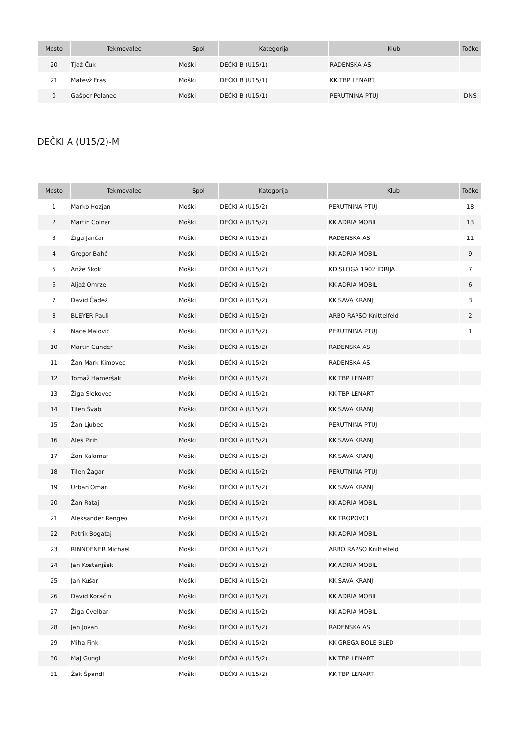| Mesto | Tekmovalec | Spol | Kategorija | Klub | Točke |
| --- | --- | --- | --- | --- | --- |
| 20 | Tjaž Čuk | Moški | DEČKI B (U15/1) | RADENSKA AS | |
| 21 | Matevž Fras | Moški | DEČKI B (U15/1) | KK TBP LENART | |
| 0 | Gašper Polanec | Moški | DEČKI B (U15/1) | PERUTNINA PTUJ | DNS |
DEČKI A (U15/2)-M
| Mesto | Tekmovalec | Spol | Kategorija | Klub | Točke |
| --- | --- | --- | --- | --- | --- |
| 1 | Marko Hozjan | Moški | DEČKI A (U15/2) | PERUTNINA PTUJ | 18 |
| 2 | Martin Colnar | Moški | DEČKI A (U15/2) | KK ADRIA MOBIL | 13 |
| 3 | Žiga Jančar | Moški | DEČKI A (U15/2) | RADENSKA AS | 11 |
| 4 | Gregor Bahč | Moški | DEČKI A (U15/2) | KK ADRIA MOBIL | 9 |
| 5 | Anže Skok | Moški | DEČKI A (U15/2) | KD SLOGA 1902 IDRIJA | 7 |
| 6 | Aljaž Omrzel | Moški | DEČKI A (U15/2) | KK ADRIA MOBIL | 6 |
| 7 | David Čadež | Moški | DEČKI A (U15/2) | KK SAVA KRANJ | 3 |
| 8 | BLEYER Pauli | Moški | DEČKI A (U15/2) | ARBO RAPSO Knittelfeld | 2 |
| 9 | Nace Malovič | Moški | DEČKI A (U15/2) | PERUTNINA PTUJ | 1 |
| 10 | Martin Cunder | Moški | DEČKI A (U15/2) | RADENSKA AS | |
| 11 | Žan Mark Kimovec | Moški | DEČKI A (U15/2) | RADENSKA AS | |
| 12 | Tomaž Hameršak | Moški | DEČKI A (U15/2) | KK TBP LENART | |
| 13 | Žiga Slekovec | Moški | DEČKI A (U15/2) | KK TBP LENART | |
| 14 | Tilen Švab | Moški | DEČKI A (U15/2) | KK SAVA KRANJ | |
| 15 | Žan Ljubec | Moški | DEČKI A (U15/2) | PERUTNINA PTUJ | |
| 16 | Aleš Pirih | Moški | DEČKI A (U15/2) | KK SAVA KRANJ | |
| 17 | Žan Kalamar | Moški | DEČKI A (U15/2) | KK SAVA KRANJ | |
| 18 | Tilen Žagar | Moški | DEČKI A (U15/2) | PERUTNINA PTUJ | |
| 19 | Urban Oman | Moški | DEČKI A (U15/2) | KK SAVA KRANJ | |
| 20 | Žan Rataj | Moški | DEČKI A (U15/2) | KK ADRIA MOBIL | |
| 21 | Aleksander Rengeo | Moški | DEČKI A (U15/2) | KK TROPOVCI | |
| 22 | Patrik Bogataj | Moški | DEČKI A (U15/2) | KK ADRIA MOBIL | |
| 23 | RINNOFNER Michael | Moški | DEČKI A (U15/2) | ARBO RAPSO Knittelfeld | |
| 24 | Jan Kostanjšek | Moški | DEČKI A (U15/2) | KK ADRIA MOBIL | |
| 25 | Jan Kušar | Moški | DEČKI A (U15/2) | KK SAVA KRANJ | |
| 26 | David Koračin | Moški | DEČKI A (U15/2) | KK ADRIA MOBIL | |
| 27 | Žiga Cvelbar | Moški | DEČKI A (U15/2) | KK ADRIA MOBIL | |
| 28 | Jan Jovan | Moški | DEČKI A (U15/2) | RADENSKA AS | |
| 29 | Miha Fink | Moški | DEČKI A (U15/2) | KK GREGA BOLE BLED | |
| 30 | Maj Gungl | Moški | DEČKI A (U15/2) | KK TBP LENART | |
| 31 | Žak Špandl | Moški | DEČKI A (U15/2) | KK TBP LENART | |